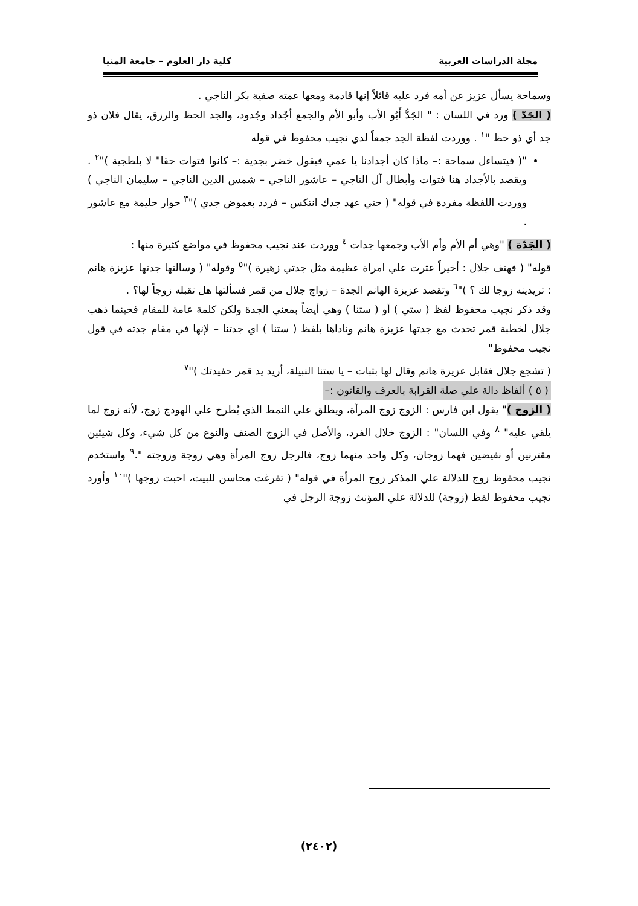مجلة الدراسات العربية كلية دار العلوم – جامعة المنيا
وسماحة يسأل عزيز عن أمه فرد عليه قائلاً إنها قادمة ومعها عمته صفية بكر الناجي .
( الجَدّ ) ورد في اللسان : " الجَدُّ أَبُو الأب وأبو الأم والجمع أجْداد وجُدود، والجد الحظ والرزق، يقال فلان ذو جد أي ذو حظ "<sup>١</sup> . ووردت لفظة الجد جمعاً لدي نجيب محفوظ في قوله
"( فيتساءل سماحة :– ماذا كان أجدادنا يا عمي فيقول خضر بجدية :– كانوا فتوات حقا" لا بلطجية )"<sup>٢</sup> . ويقصد بالأجداد هنا فتوات وأبطال آل الناجي – عاشور الناجي – شمس الدين الناجي – سليمان الناجي ) ووردت اللفظة مفردة في قوله" ( حتي عهد جدك انتكس – فردد بغموض جدي )"<sup>٣</sup> حوار حليمة مع عاشور .
( الجَدّة ) "وهي أم الأم وأم الأب وجمعها جدات <sup>٤</sup> ووردت عند نجيب محفوظ في مواضع كثيرة منها :
قوله" ( فهتف جلال : أخيراً عثرت علي امراة عظيمة مثل جدتي زهيرة )"<sup>٥</sup> وقوله" ( وسالتها جدتها عزيزة هانم : تريدينه زوجا لك ؟ )"<sup>٦</sup> وتقصد عزيزة الهانم الجدة – زواج جلال من قمر فسألتها هل تقبله زوجاً لها؟ .
وقد ذكر نجيب محفوظ لفظ ( ستي ) أو ( ستنا ) وهي أيضاً بمعني الجدة ولكن كلمة عامة للمقام فحينما ذهب جلال لخطبة قمر تحدث مع جدتها عزيزة هانم وناداها بلفظ ( ستنا ) اي جدتنا – لإنها في مقام جدته في قول نجيب محفوظ"
( تشجع جلال فقابل عزيزة هانم وقال لها بثبات – يا ستنا النبيلة، أريد يد قمر حفيدتك )"<sup>٧</sup>
( ٥ ) ألفاظ دالة علي صلة القرابة بالعرف والقانون :–
( الزوج )" يقول ابن فارس : الزوج زوج المرأة، ويطلق علي النمط الذي يُطرح علي الهودج زوج، لأنه زوج لما يلقي عليه" <sup>٨</sup> وفي اللسان" : الزوج خلال الفرد، والأصل في الزوج الصنف والنوع من كل شيء، وكل شيئين مقترنين أو نقيضين فهما زوجان، وكل واحد منهما زوج، فالرجل زوج المرأة وهي زوجة وزوجته ".<sup>٩</sup> واستخدم نجيب محفوظ زوج للدلالة علي المذكر زوج المرأة في قوله" ( تفرغت محاسن للبيت، احبت زوجها )"<sup>١٠</sup> وأورد نجيب محفوظ لفظ (زوجة) للدلالة علي المؤنث زوجة الرجل في
(٢٤٠٢)